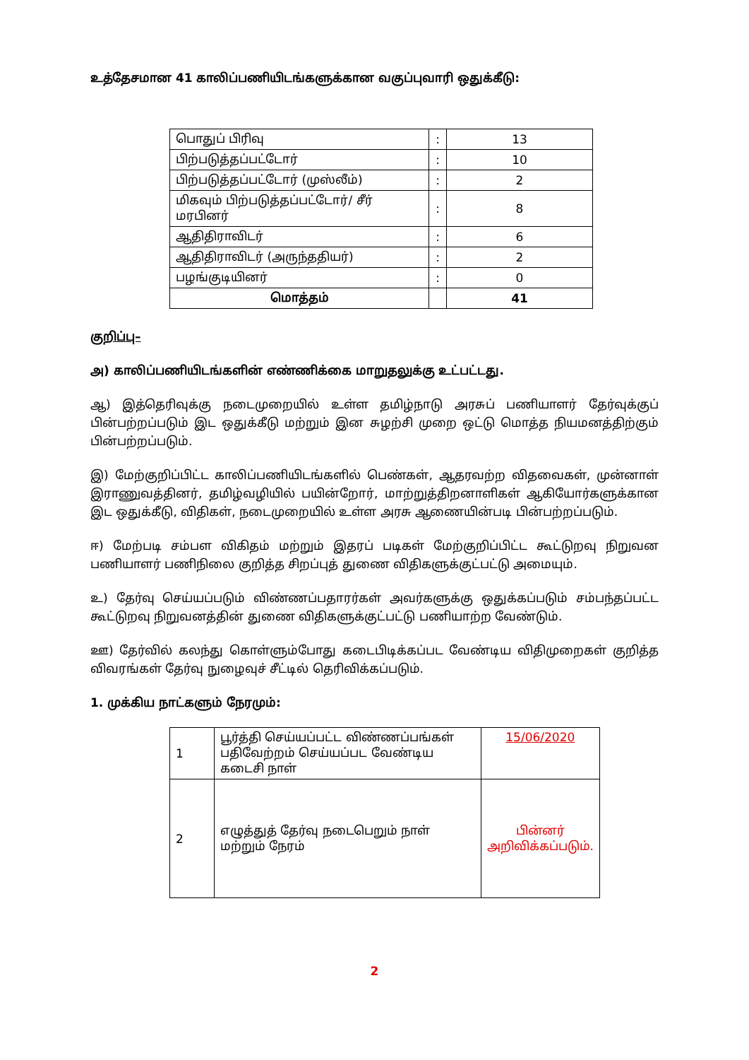உத்தேசமான 41 காலிப்பணியிடங்களுக்கான வகுப்புவாரி ஒதுக்கீடு:
| பொதுப் பிரிவு | : | 13 |
| பிற்படுத்தப்பட்டோர் | : | 10 |
| பிற்படுத்தப்பட்டோர் (முஸ்லீம்) | : | 2 |
| மிகவும் பிற்படுத்தப்பட்டோர்/ சீர் மரபினர் | : | 8 |
| ஆதிதிராவிடர் | : | 6 |
| ஆதிதிராவிடர் (அருந்ததியர்) | : | 2 |
| பழங்குடியினர் | : | 0 |
| மொத்தம் | | 41 |
குறிப்பு–
அ) காலிப்பணியிடங்களின் எண்ணிக்கை மாறுதலுக்கு உட்பட்டது.
ஆ) இத்தெரிவுக்கு நடைமுறையில் உள்ள தமிழ்நாடு அரசுப் பணியாளர் தேர்வுக்குப் பின்பற்றப்படும் இட ஒதுக்கீடு மற்றும் இன சுழற்சி முறை ஒட்டு மொத்த நியமனத்திற்கும் பின்பற்றப்படும்.
இ) மேற்குறிப்பிட்ட காலிப்பணியிடங்களில் பெண்கள், ஆதரவற்ற விதவைகள், முன்னாள் இராணுவத்தினர், தமிழ்வழியில் பயின்றோர், மாற்றுத்திறனாளிகள் ஆகியோர்களுக்கான இட ஒதுக்கீடு, விதிகள், நடைமுறையில் உள்ள அரசு ஆணையின்படி பின்பற்றப்படும்.
ஈ) மேற்படி சம்பள விகிதம் மற்றும் இதரப் படிகள் மேற்குறிப்பிட்ட கூட்டுறவு நிறுவன பணியாளர் பணிநிலை குறித்த சிறப்புத் துணை விதிகளுக்குட்பட்டு அமையும்.
உ) தேர்வு செய்யப்படும் விண்ணப்பதாரர்கள் அவர்களுக்கு ஒதுக்கப்படும் சம்பந்தப்பட்ட கூட்டுறவு நிறுவனத்தின் துணை விதிகளுக்குட்பட்டு பணியாற்ற வேண்டும்.
ஊ) தேர்வில் கலந்து கொள்ளும்போது கடைபிடிக்கப்பட வேண்டிய விதிமுறைகள் குறித்த விவரங்கள் தேர்வு நுழைவுச் சீட்டில் தெரிவிக்கப்படும்.
1. முக்கிய நாட்களும் நேரமும்:
| 1 | பூர்த்தி செய்யப்பட்ட விண்ணப்பங்கள் பதிவேற்றம் செய்யப்பட வேண்டிய கடைசி நாள் | 15/06/2020 |
| 2 | எழுத்துத் தேர்வு நடைபெறும் நாள் மற்றும் நேரம் | பின்னர் அறிவிக்கப்படும். |
2